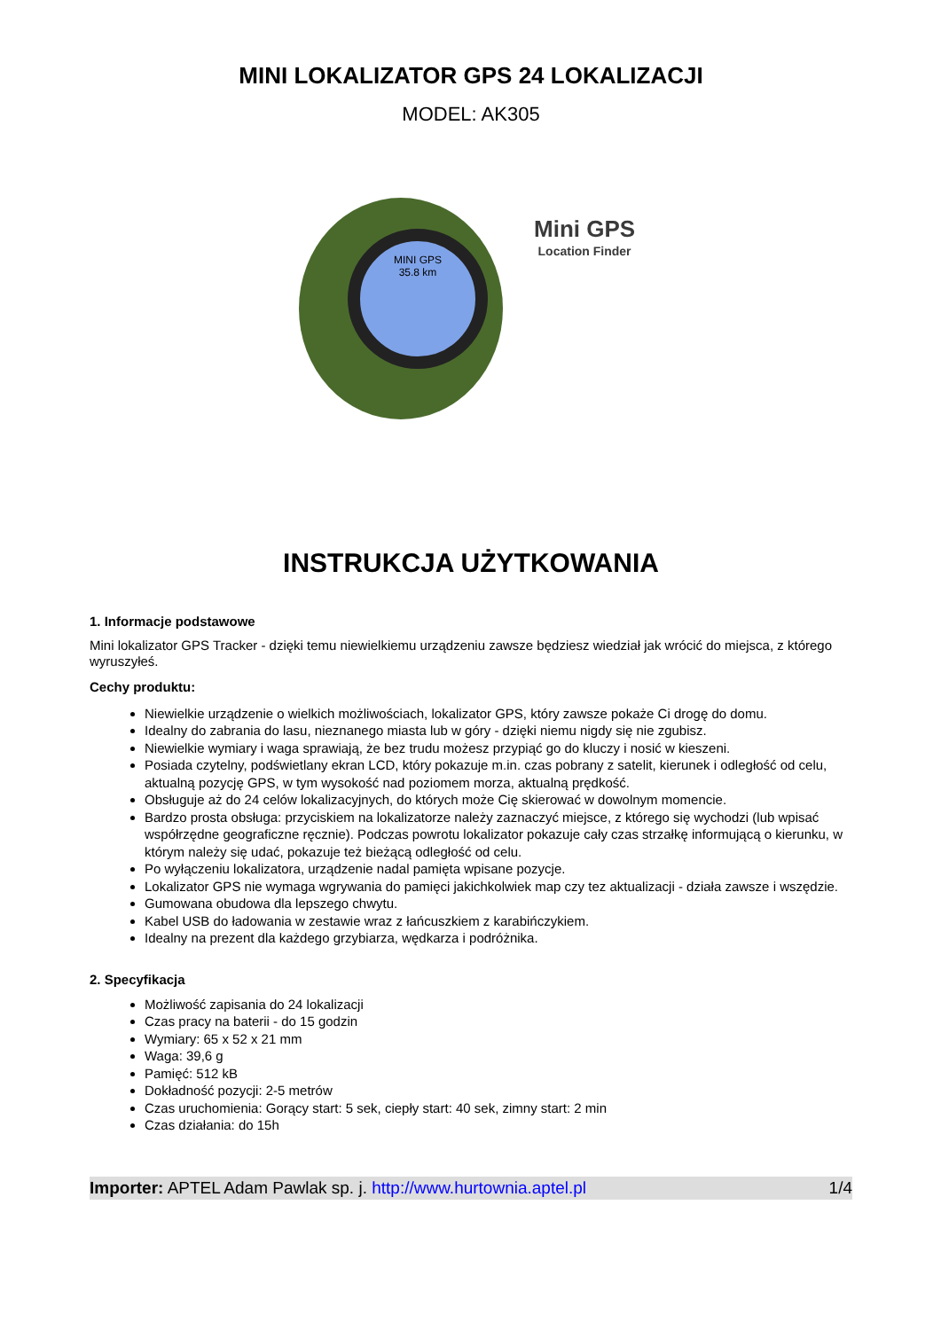MINI LOKALIZATOR GPS 24 LOKALIZACJI
MODEL: AK305
MINI GPS
35.8 km
Mini GPS
Location Finder
INSTRUKCJA UŻYTKOWANIA
1. Informacje podstawowe
Mini lokalizator GPS Tracker - dzięki temu niewielkiemu urządzeniu zawsze będziesz wiedział jak wrócić do miejsca, z którego wyruszyłeś.
Cechy produktu:
Niewielkie urządzenie o wielkich możliwościach, lokalizator GPS, który zawsze pokaże Ci drogę do domu.
Idealny do zabrania do lasu, nieznanego miasta lub w góry - dzięki niemu nigdy się nie zgubisz.
Niewielkie wymiary i waga sprawiają, że bez trudu możesz przypiąć go do kluczy i nosić w kieszeni.
Posiada czytelny, podświetlany ekran LCD, który pokazuje m.in. czas pobrany z satelit, kierunek i odległość od celu, aktualną pozycję GPS, w tym wysokość nad poziomem morza, aktualną prędkość.
Obsługuje aż do 24 celów lokalizacyjnych, do których może Cię skierować w dowolnym momencie.
Bardzo prosta obsługa: przyciskiem na lokalizatorze należy zaznaczyć miejsce, z którego się wychodzi (lub wpisać współrzędne geograficzne ręcznie). Podczas powrotu lokalizator pokazuje cały czas strzałkę informującą o kierunku, w którym należy się udać, pokazuje też bieżącą odległość od celu.
Po wyłączeniu lokalizatora, urządzenie nadal pamięta wpisane pozycje.
Lokalizator GPS nie wymaga wgrywania do pamięci jakichkolwiek map czy tez aktualizacji - działa zawsze i wszędzie.
Gumowana obudowa dla lepszego chwytu.
Kabel USB do ładowania w zestawie wraz z łańcuszkiem z karabińczykiem.
Idealny na prezent dla każdego grzybiarza, wędkarza i podróżnika.
2. Specyfikacja
Możliwość zapisania do 24 lokalizacji
Czas pracy na baterii - do 15 godzin
Wymiary: 65 x 52 x 21 mm
Waga: 39,6 g
Pamięć: 512 kB
Dokładność pozycji: 2-5 metrów
Czas uruchomienia: Gorący start: 5 sek, ciepły start: 40 sek, zimny start: 2 min
Czas działania: do 15h
Importer: APTEL Adam Pawlak sp. j. http://www.hurtownia.aptel.pl 1/4